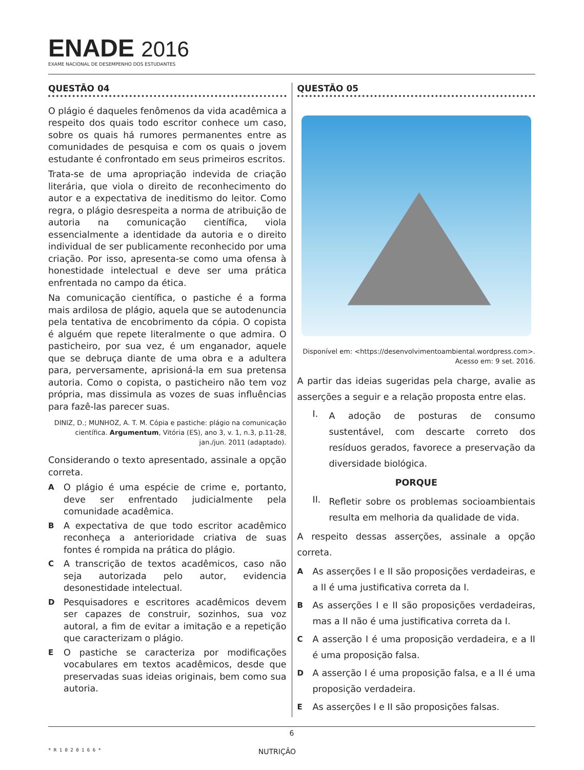ENADE 2016
EXAME NACIONAL DE DESEMPENHO DOS ESTUDANTES
QUESTÃO 04
O plágio é daqueles fenômenos da vida acadêmica a respeito dos quais todo escritor conhece um caso, sobre os quais há rumores permanentes entre as comunidades de pesquisa e com os quais o jovem estudante é confrontado em seus primeiros escritos.
Trata-se de uma apropriação indevida de criação literária, que viola o direito de reconhecimento do autor e a expectativa de ineditismo do leitor. Como regra, o plágio desrespeita a norma de atribuição de autoria na comunicação científica, viola essencialmente a identidade da autoria e o direito individual de ser publicamente reconhecido por uma criação. Por isso, apresenta-se como uma ofensa à honestidade intelectual e deve ser uma prática enfrentada no campo da ética.
Na comunicação científica, o pastiche é a forma mais ardilosa de plágio, aquela que se autodenuncia pela tentativa de encobrimento da cópia. O copista é alguém que repete literalmente o que admira. O pasticheiro, por sua vez, é um enganador, aquele que se debruça diante de uma obra e a adultera para, perversamente, aprisioná-la em sua pretensa autoria. Como o copista, o pasticheiro não tem voz própria, mas dissimula as vozes de suas influências para fazê-las parecer suas.
DINIZ, D.; MUNHOZ, A. T. M. Cópia e pastiche: plágio na comunicação científica. Argumentum, Vitória (ES), ano 3, v. 1, n.3, p.11-28, jan./jun. 2011 (adaptado).
Considerando o texto apresentado, assinale a opção correta.
A
O plágio é uma espécie de crime e, portanto, deve ser enfrentado judicialmente pela comunidade acadêmica.
B
A expectativa de que todo escritor acadêmico reconheça a anterioridade criativa de suas fontes é rompida na prática do plágio.
C
A transcrição de textos acadêmicos, caso não seja autorizada pelo autor, evidencia desonestidade intelectual.
D
Pesquisadores e escritores acadêmicos devem ser capazes de construir, sozinhos, sua voz autoral, a fim de evitar a imitação e a repetição que caracterizam o plágio.
E
O pastiche se caracteriza por modificações vocabulares em textos acadêmicos, desde que preservadas suas ideias originais, bem como sua autoria.
QUESTÃO 05
Disponível em: <https://desenvolvimentoambiental.wordpress.com>.
Acesso em: 9 set. 2016.
A partir das ideias sugeridas pela charge, avalie as asserções a seguir e a relação proposta entre elas.
I.
A adoção de posturas de consumo sustentável, com descarte correto dos resíduos gerados, favorece a preservação da diversidade biológica.
PORQUE
II.
Refletir sobre os problemas socioambientais resulta em melhoria da qualidade de vida.
A respeito dessas asserções, assinale a opção correta.
A
As asserções I e II são proposições verdadeiras, e a II é uma justificativa correta da I.
B
As asserções I e II são proposições verdadeiras, mas a II não é uma justificativa correta da I.
C
A asserção I é uma proposição verdadeira, e a II é uma proposição falsa.
D
A asserção I é uma proposição falsa, e a II é uma proposição verdadeira.
E
As asserções I e II são proposições falsas.
6
* R 1 0 2 0 1 6 6 *
NUTRIÇÃO